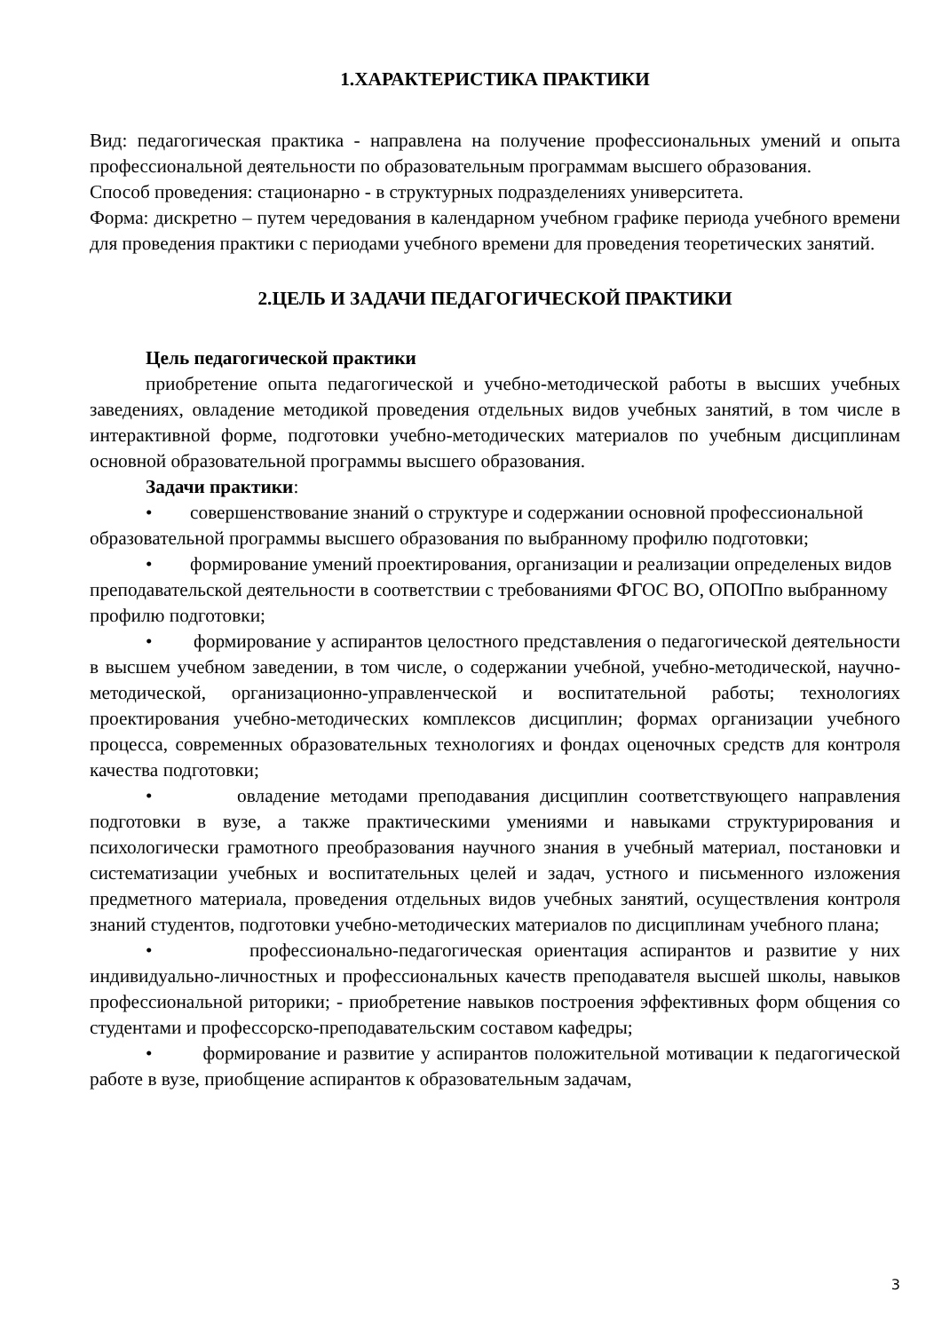1.ХАРАКТЕРИСТИКА ПРАКТИКИ
Вид: педагогическая практика - направлена на получение профессиональных умений и опыта профессиональной деятельности по образовательным программам высшего образования.
Способ проведения: стационарно - в структурных подразделениях университета.
Форма: дискретно – путем чередования в календарном учебном графике периода учебного времени для проведения практики с периодами учебного времени для проведения теоретических занятий.
2.ЦЕЛЬ И ЗАДАЧИ ПЕДАГОГИЧЕСКОЙ ПРАКТИКИ
Цель педагогической практики
приобретение опыта педагогической и учебно-методической работы в высших учебных заведениях, овладение методикой проведения отдельных видов учебных занятий, в том числе в интерактивной форме, подготовки учебно-методических материалов по учебным дисциплинам основной образовательной программы высшего образования.
Задачи практики:
• совершенствование знаний о структуре и содержании основной профессиональной образовательной программы высшего образования по выбранному профилю подготовки;
• формирование умений проектирования, организации и реализации определеных видов преподавательской деятельности в соответствии с требованиями ФГОС ВО, ОПОПпо выбранному профилю подготовки;
• формирование у аспирантов целостного представления о педагогической деятельности в высшем учебном заведении, в том числе, о содержании учебной, учебно-методической, научно-методической, организационно-управленческой и воспитательной работы; технологиях проектирования учебно-методических комплексов дисциплин; формах организации учебного процесса, современных образовательных технологиях и фондах оценочных средств для контроля качества подготовки;
• овладение методами преподавания дисциплин соответствующего направления подготовки в вузе, а также практическими умениями и навыками структурирования и психологически грамотного преобразования научного знания в учебный материал, постановки и систематизации учебных и воспитательных целей и задач, устного и письменного изложения предметного материала, проведения отдельных видов учебных занятий, осуществления контроля знаний студентов, подготовки учебно-методических материалов по дисциплинам учебного плана;
• профессионально-педагогическая ориентация аспирантов и развитие у них индивидуально-личностных и профессиональных качеств преподавателя высшей школы, навыков профессиональной риторики; - приобретение навыков построения эффективных форм общения со студентами и профессорско-преподавательским составом кафедры;
• формирование и развитие у аспирантов положительной мотивации к педагогической работе в вузе, приобщение аспирантов к образовательным задачам,
3